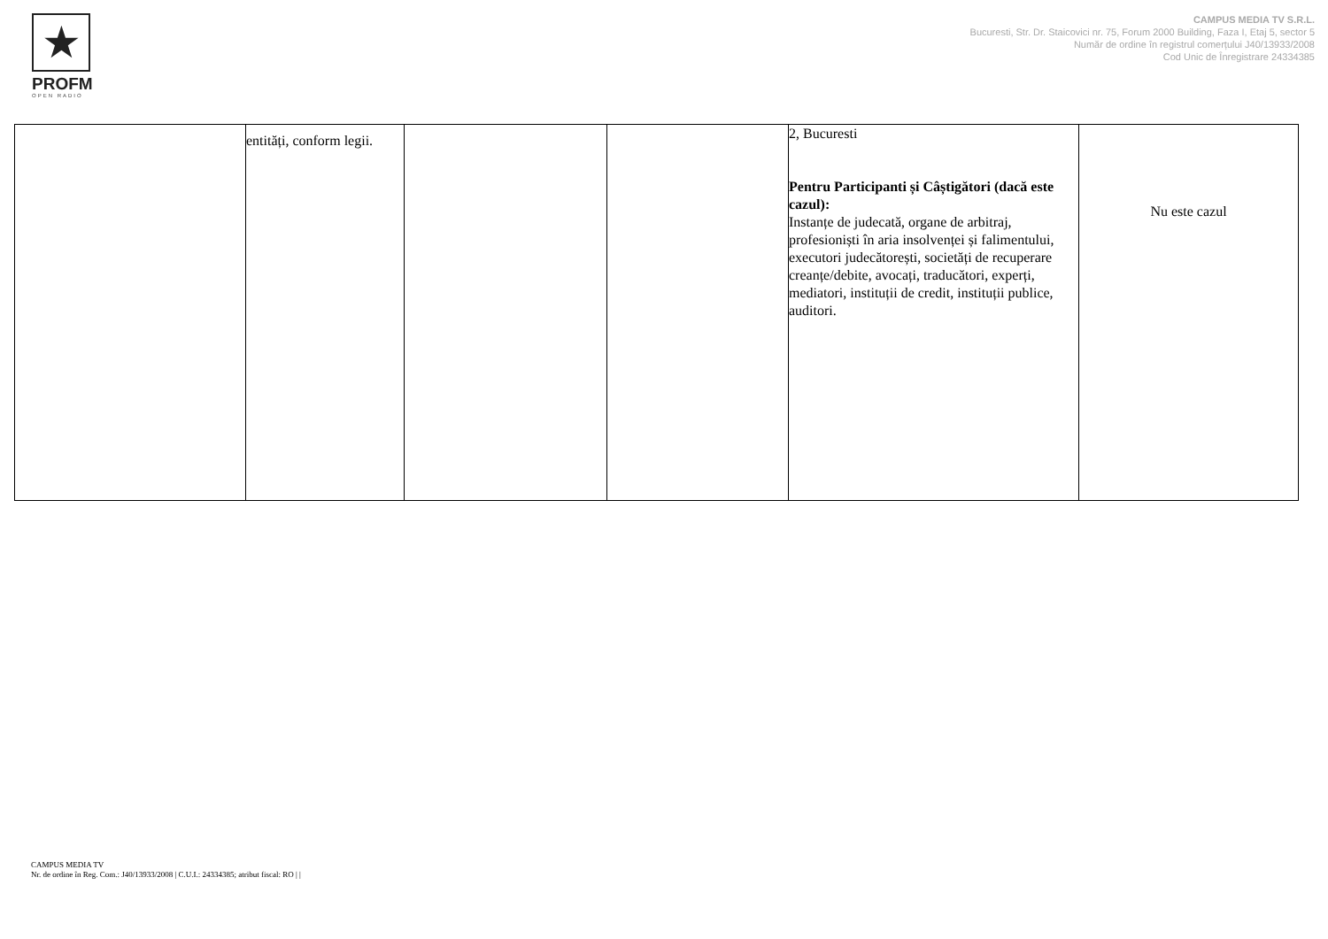★
PROFM
OPEN RADIO
CAMPUS MEDIA TV S.R.L.
Bucuresti, Str. Dr. Staicovici nr. 75, Forum 2000 Building, Faza I, Etaj 5, sector 5
Număr de ordine în registrul comerțului J40/13933/2008
Cod Unic de Înregistrare 24334385
| | entități, conform legii. | | | 2, Bucuresti Pentru Participanti și Câștigători (dacă este cazul): Instanțe de judecată, organe de arbitraj, profesioniști în aria insolvenței și falimentului, executori judecătorești, societăți de recuperare creanțe/debite, avocați, traducători, experți, mediatori, instituții de credit, instituții publice, auditori. | Nu este cazul |
CAMPUS MEDIA TV
Nr. de ordine în Reg. Com.: J40/13933/2008 | C.U.I.: 24334385; atribut fiscal: RO | |